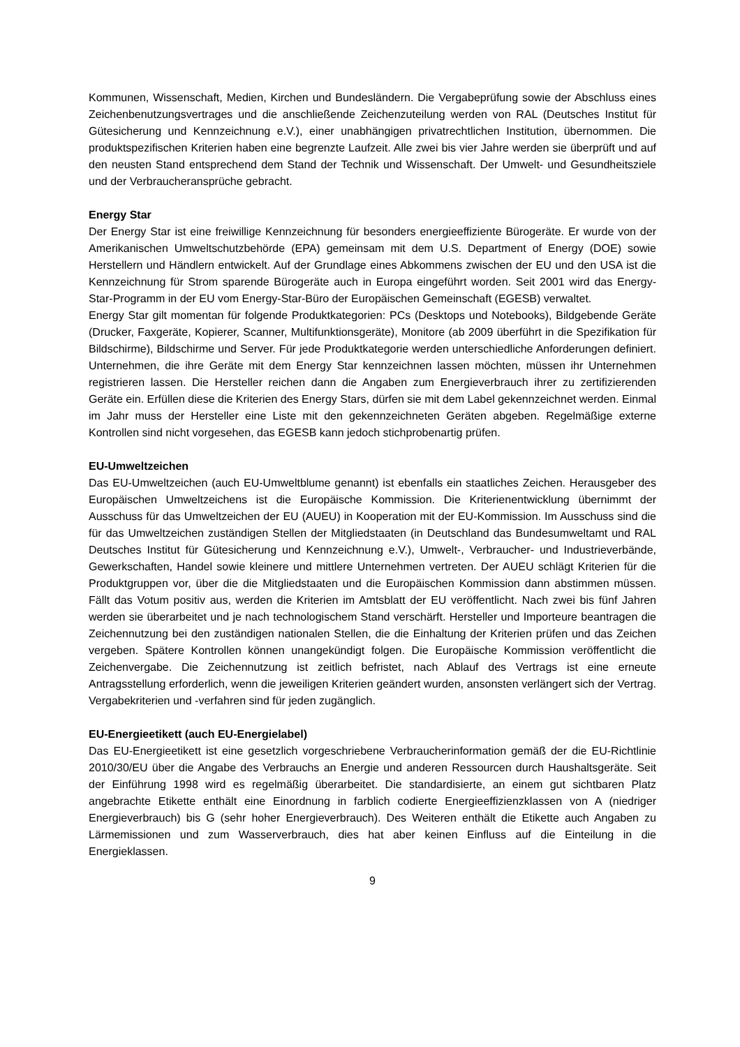Kommunen, Wissenschaft, Medien, Kirchen und Bundesländern. Die Vergabeprüfung sowie der Abschluss eines Zeichenbenutzungsvertrages und die anschließende Zeichenzuteilung werden von RAL (Deutsches Institut für Gütesicherung und Kennzeichnung e.V.), einer unabhängigen privatrechtlichen Institution, übernommen. Die produktspezifischen Kriterien haben eine begrenzte Laufzeit. Alle zwei bis vier Jahre werden sie überprüft und auf den neusten Stand entsprechend dem Stand der Technik und Wissenschaft. Der Umwelt- und Gesundheitsziele und der Verbraucheransprüche gebracht.
Energy Star
Der Energy Star ist eine freiwillige Kennzeichnung für besonders energieeffiziente Bürogeräte. Er wurde von der Amerikanischen Umweltschutzbehörde (EPA) gemeinsam mit dem U.S. Department of Energy (DOE) sowie Herstellern und Händlern entwickelt. Auf der Grundlage eines Abkommens zwischen der EU und den USA ist die Kennzeichnung für Strom sparende Bürogeräte auch in Europa eingeführt worden. Seit 2001 wird das Energy-Star-Programm in der EU vom Energy-Star-Büro der Europäischen Gemeinschaft (EGESB) verwaltet.
Energy Star gilt momentan für folgende Produktkategorien: PCs (Desktops und Notebooks), Bildgebende Geräte (Drucker, Faxgeräte, Kopierer, Scanner, Multifunktionsgeräte), Monitore (ab 2009 überführt in die Spezifikation für Bildschirme), Bildschirme und Server. Für jede Produktkategorie werden unterschiedliche Anforderungen definiert. Unternehmen, die ihre Geräte mit dem Energy Star kennzeichnen lassen möchten, müssen ihr Unternehmen registrieren lassen. Die Hersteller reichen dann die Angaben zum Energieverbrauch ihrer zu zertifizierenden Geräte ein. Erfüllen diese die Kriterien des Energy Stars, dürfen sie mit dem Label gekennzeichnet werden. Einmal im Jahr muss der Hersteller eine Liste mit den gekennzeichneten Geräten abgeben. Regelmäßige externe Kontrollen sind nicht vorgesehen, das EGESB kann jedoch stichprobenartig prüfen.
EU-Umweltzeichen
Das EU-Umweltzeichen (auch EU-Umweltblume genannt) ist ebenfalls ein staatliches Zeichen. Herausgeber des Europäischen Umweltzeichens ist die Europäische Kommission. Die Kriterienentwicklung übernimmt der Ausschuss für das Umweltzeichen der EU (AUEU) in Kooperation mit der EU-Kommission. Im Ausschuss sind die für das Umweltzeichen zuständigen Stellen der Mitgliedstaaten (in Deutschland das Bundesumweltamt und RAL Deutsches Institut für Gütesicherung und Kennzeichnung e.V.), Umwelt-, Verbraucher- und Industrieverbände, Gewerkschaften, Handel sowie kleinere und mittlere Unternehmen vertreten. Der AUEU schlägt Kriterien für die Produktgruppen vor, über die die Mitgliedstaaten und die Europäischen Kommission dann abstimmen müssen. Fällt das Votum positiv aus, werden die Kriterien im Amtsblatt der EU veröffentlicht. Nach zwei bis fünf Jahren werden sie überarbeitet und je nach technologischem Stand verschärft. Hersteller und Importeure beantragen die Zeichennutzung bei den zuständigen nationalen Stellen, die die Einhaltung der Kriterien prüfen und das Zeichen vergeben. Spätere Kontrollen können unangekündigt folgen. Die Europäische Kommission veröffentlicht die Zeichenvergabe. Die Zeichennutzung ist zeitlich befristet, nach Ablauf des Vertrags ist eine erneute Antragsstellung erforderlich, wenn die jeweiligen Kriterien geändert wurden, ansonsten verlängert sich der Vertrag. Vergabekriterien und -verfahren sind für jeden zugänglich.
EU-Energieetikett (auch EU-Energielabel)
Das EU-Energieetikett ist eine gesetzlich vorgeschriebene Verbraucherinformation gemäß der die EU-Richtlinie 2010/30/EU über die Angabe des Verbrauchs an Energie und anderen Ressourcen durch Haushaltsgeräte. Seit der Einführung 1998 wird es regelmäßig überarbeitet. Die standardisierte, an einem gut sichtbaren Platz angebrachte Etikette enthält eine Einordnung in farblich codierte Energieeffizienzklassen von A (niedriger Energieverbrauch) bis G (sehr hoher Energieverbrauch). Des Weiteren enthält die Etikette auch Angaben zu Lärmemissionen und zum Wasserverbrauch, dies hat aber keinen Einfluss auf die Einteilung in die Energieklassen.
9